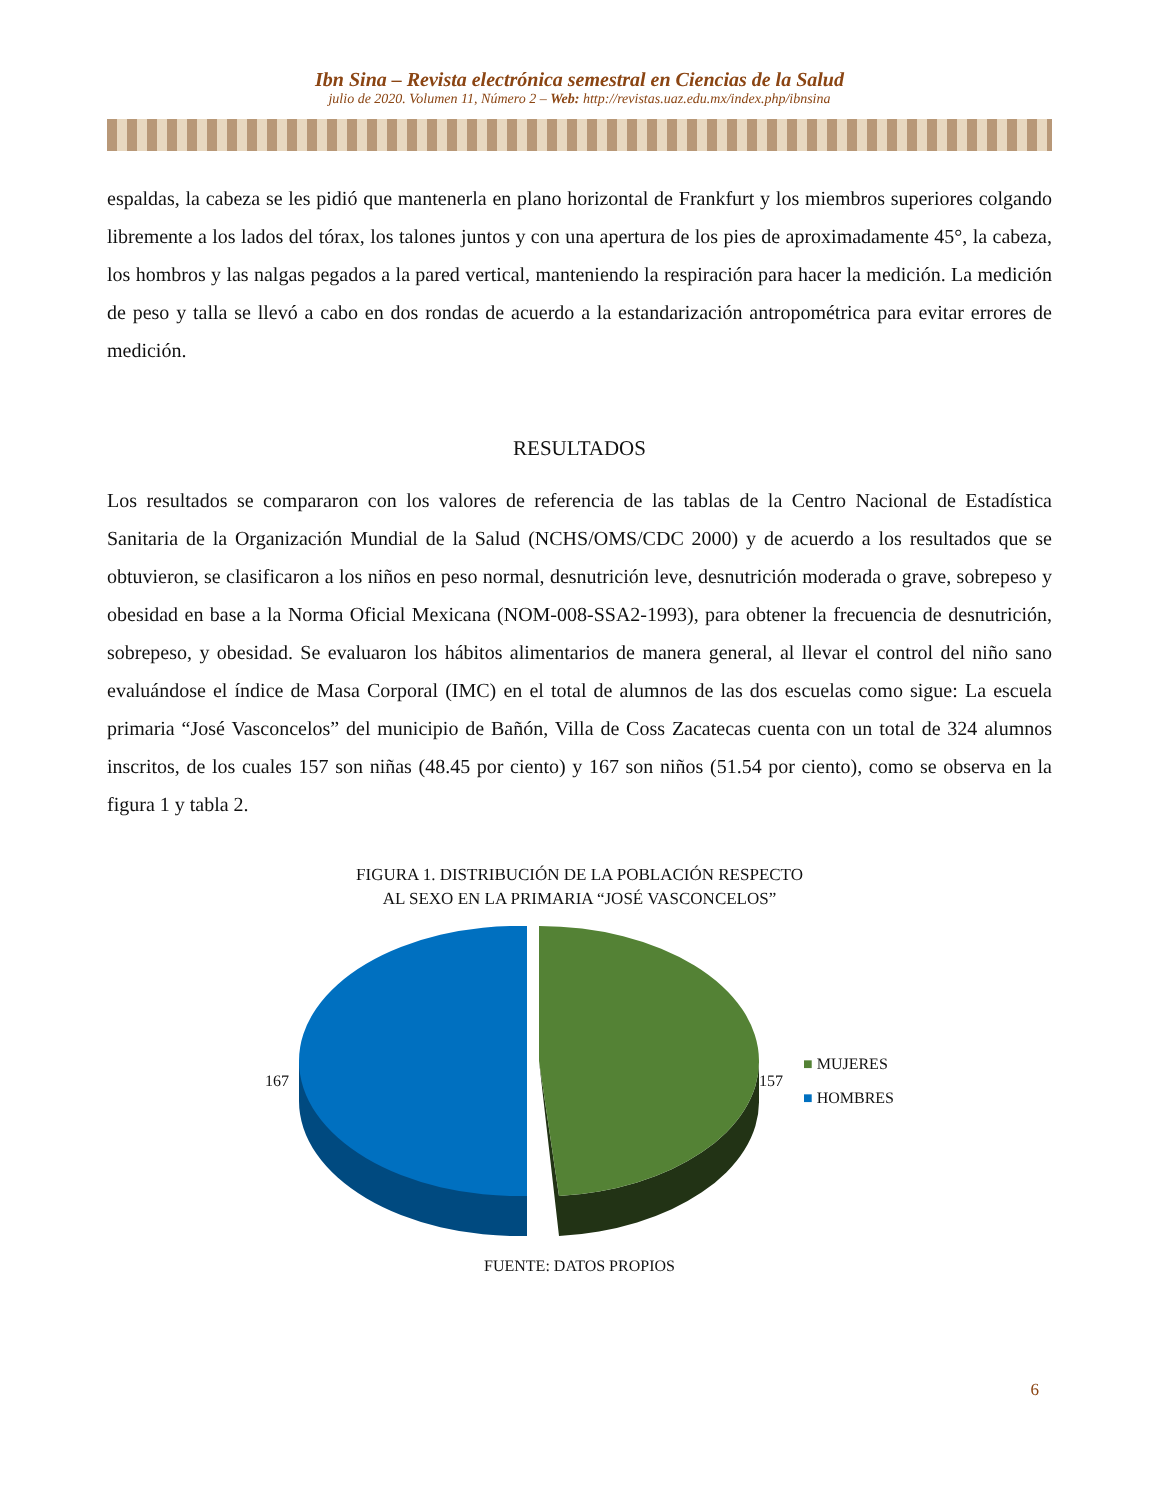Ibn Sina – Revista electrónica semestral en Ciencias de la Salud
julio de 2020. Volumen 11, Número 2 – Web: http://revistas.uaz.edu.mx/index.php/ibnsina
espaldas, la cabeza se les pidió que mantenerla en plano horizontal de Frankfurt y los miembros superiores colgando libremente a los lados del tórax, los talones juntos y con una apertura de los pies de aproximadamente 45°, la cabeza, los hombros y las nalgas pegados a la pared vertical, manteniendo la respiración para hacer la medición. La medición de peso y talla se llevó a cabo en dos rondas de acuerdo a la estandarización antropométrica para evitar errores de medición.
RESULTADOS
Los resultados se compararon con los valores de referencia de las tablas de la Centro Nacional de Estadística Sanitaria de la Organización Mundial de la Salud (NCHS/OMS/CDC 2000) y de acuerdo a los resultados que se obtuvieron, se clasificaron a los niños en peso normal, desnutrición leve, desnutrición moderada o grave, sobrepeso y obesidad en base a la Norma Oficial Mexicana (NOM-008-SSA2-1993), para obtener la frecuencia de desnutrición, sobrepeso, y obesidad. Se evaluaron los hábitos alimentarios de manera general, al llevar el control del niño sano evaluándose el índice de Masa Corporal (IMC) en el total de alumnos de las dos escuelas como sigue: La escuela primaria “José Vasconcelos” del municipio de Bañón, Villa de Coss Zacatecas cuenta con un total de 324 alumnos inscritos, de los cuales 157 son niñas (48.45 por ciento) y 167 son niños (51.54 por ciento), como se observa en la figura 1 y tabla 2.
FIGURA 1. DISTRIBUCIÓN DE LA POBLACIÓN RESPECTO
AL SEXO EN LA PRIMARIA “JOSÉ VASCONCELOS”
167 157
■ MUJERES
■ HOMBRES
FUENTE: DATOS PROPIOS
6